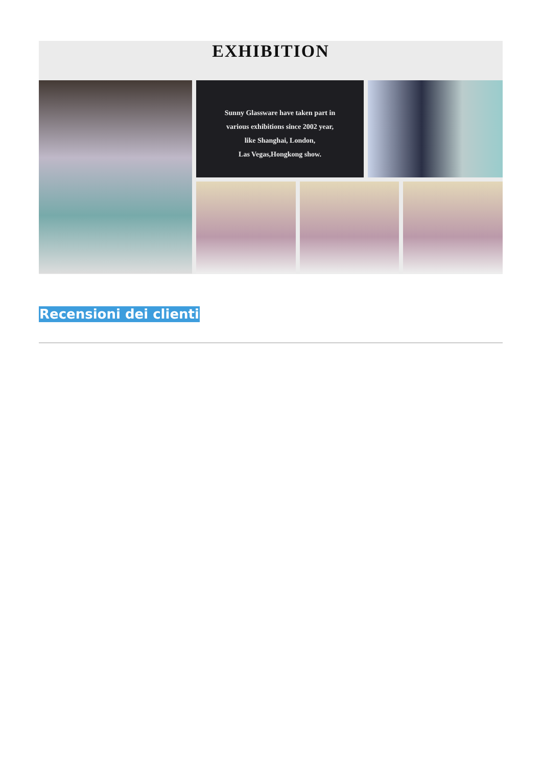EXHIBITION
Sunny Glassware have taken part in
various exhibitions since 2002 year,
like Shanghai, London,
Las Vegas,Hongkong show.
Recensioni dei clienti